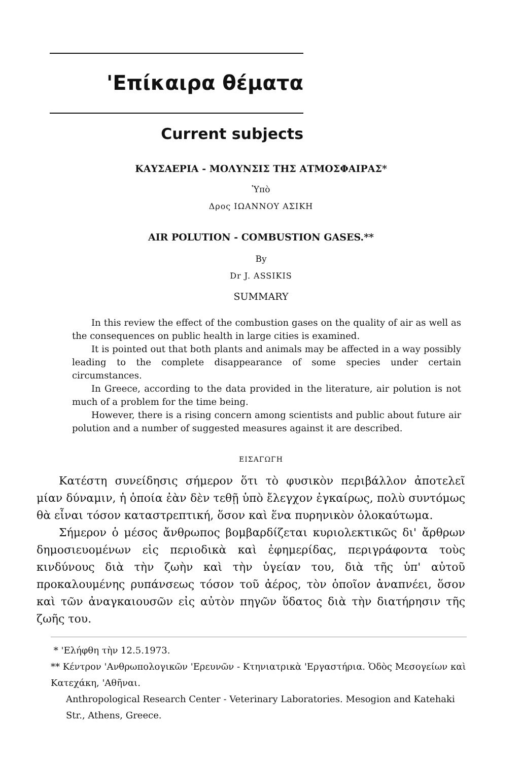'Επίκαιρα θέματα
Current subjects
ΚΑΥΣΑΕΡΙΑ - ΜΟΛΥΝΣΙΣ ΤΗΣ ΑΤΜΟΣΦΑΙΡΑΣ*
Ὑπὸ
Δρος ΙΩΑΝΝΟΥ ΑΣΙΚΗ
AIR POLUTION - COMBUSTION GASES.**
By
Dr J. ASSIKIS
SUMMARY
In this review the effect of the combustion gases on the quality of air as well as the consequences on public health in large cities is examined.
It is pointed out that both plants and animals may be affected in a way possibly leading to the complete disappearance of some species under certain circumstances.
In Greece, according to the data provided in the literature, air polution is not much of a problem for the time being.
However, there is a rising concern among scientists and public about future air polution and a number of suggested measures against it are described.
ΕΙΣΑΓΩΓΗ
Κατέστη συνείδησις σήμερον ὅτι τὸ φυσικὸν περιβάλλον ἀποτελεῖ μίαν δύναμιν, ἡ ὁποία ἐὰν δὲν τεθῇ ὑπὸ ἔλεγχον ἐγκαίρως, πολὺ συντόμως θὰ εἶναι τόσον καταστρεπτική, ὅσον καὶ ἕνα πυρηνικὸν ὁλοκαύτωμα.
Σήμερον ὁ μέσος ἄνθρωπος βομβαρδίζεται κυριολεκτικῶς δι' ἄρθρων δημοσιευομένων εἰς περιοδικὰ καὶ ἐφημερίδας, περιγράφοντα τοὺς κινδύνους διὰ τὴν ζωὴν καὶ τὴν ὑγείαν του, διὰ τῆς ὑπ' αὐτοῦ προκαλουμένης ρυπάνσεως τόσον τοῦ ἀέρος, τὸν ὁποῖον ἀναπνέει, ὅσον καὶ τῶν ἀναγκαιουσῶν εἰς αὐτὸν πηγῶν ὕδατος διὰ τὴν διατήρησιν τῆς ζωῆς του.
* 'Ελήφθη τὴν 12.5.1973.
** Κέντρον 'Ανθρωπολογικῶν 'Ερευνῶν - Κτηνιατρικὰ 'Εργαστήρια. Ὁδὸς Μεσογείων καὶ Κατεχάκη, 'Αθῆναι.
Anthropological Research Center - Veterinary Laboratories. Mesogion and Katehaki Str., Athens, Greece.